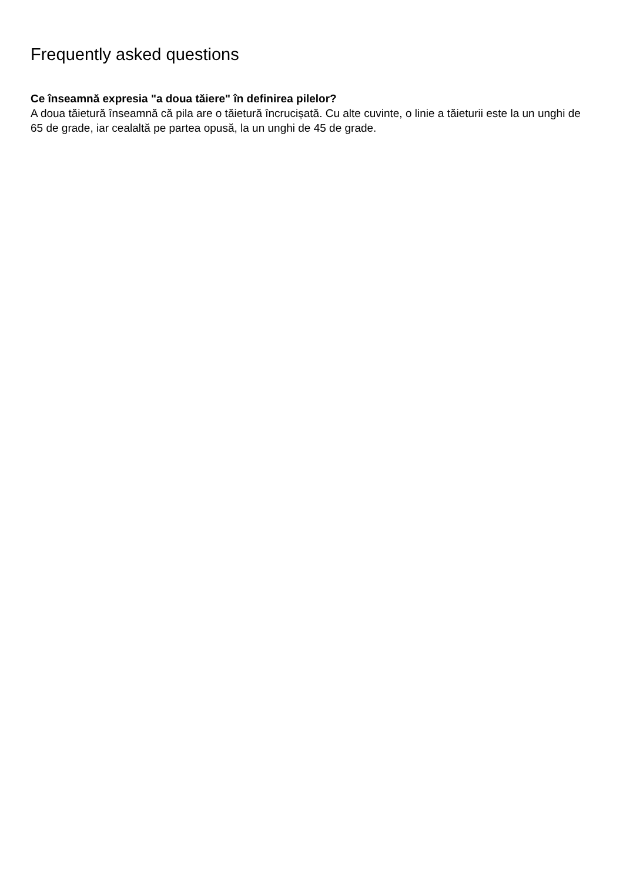Frequently asked questions
Ce înseamnă expresia "a doua tăiere" în definirea pilelor?
A doua tăietură înseamnă că pila are o tăietură încrucișată. Cu alte cuvinte, o linie a tăieturii este la un unghi de 65 de grade, iar cealaltă pe partea opusă, la un unghi de 45 de grade.